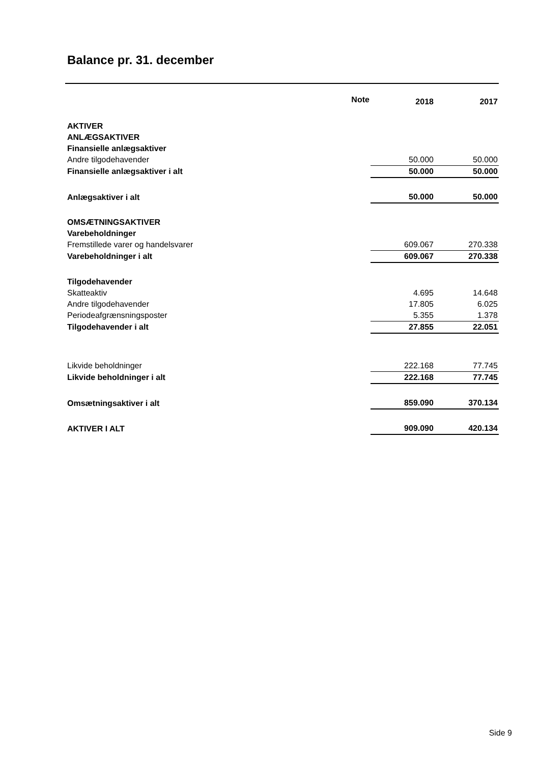Balance pr. 31. december
| | Note | 2018 | 2017 |
| --- | --- | --- | --- |
| AKTIVER | | | |
| ANLÆGSAKTIVER | | | |
| Finansielle anlægsaktiver | | | |
| Andre tilgodehavender | | 50.000 | 50.000 |
| Finansielle anlægsaktiver i alt | | 50.000 | 50.000 |
| Anlægsaktiver i alt | | 50.000 | 50.000 |
| OMSÆTNINGSAKTIVER | | | |
| Varebeholdninger | | | |
| Fremstillede varer og handelsvarer | | 609.067 | 270.338 |
| Varebeholdninger i alt | | 609.067 | 270.338 |
| Tilgodehavender | | | |
| Skatteaktiv | | 4.695 | 14.648 |
| Andre tilgodehavender | | 17.805 | 6.025 |
| Periodeafgrænsningsposter | | 5.355 | 1.378 |
| Tilgodehavender i alt | | 27.855 | 22.051 |
| Likvide beholdninger | | 222.168 | 77.745 |
| Likvide beholdninger i alt | | 222.168 | 77.745 |
| Omsætningsaktiver i alt | | 859.090 | 370.134 |
| AKTIVER I ALT | | 909.090 | 420.134 |
Side 9